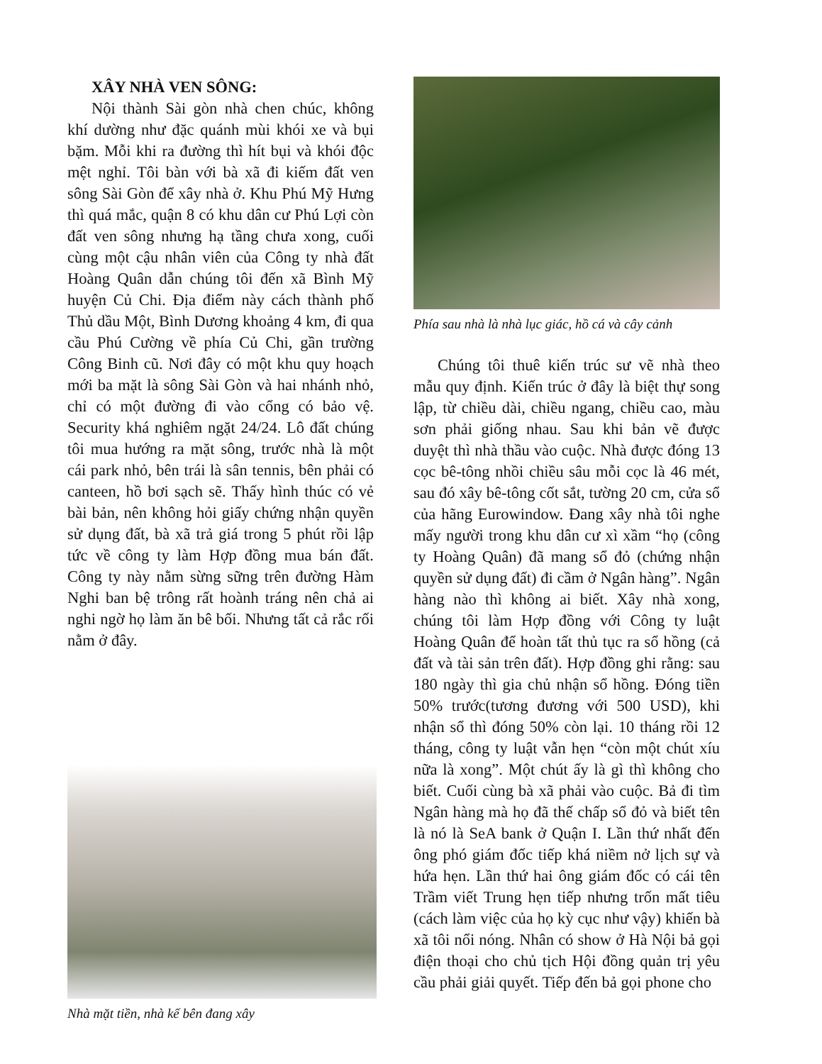XÂY NHÀ VEN SÔNG:
Nội thành Sài gòn nhà chen chúc, không khí dường như đặc quánh mùi khói xe và bụi bặm. Mỗi khi ra đường thì hít bụi và khói độc mệt nghỉ. Tôi bàn với bà xã đi kiếm đất ven sông Sài Gòn để xây nhà ở. Khu Phú Mỹ Hưng thì quá mắc, quận 8 có khu dân cư Phú Lợi còn đất ven sông nhưng hạ tầng chưa xong, cuối cùng một cậu nhân viên của Công ty nhà đất Hoàng Quân dẫn chúng tôi đến xã Bình Mỹ huyện Củ Chi. Địa điểm này cách thành phố Thủ dầu Một, Bình Dương khoảng 4 km, đi qua cầu Phú Cường về phía Củ Chi, gần trường Công Binh cũ. Nơi đây có một khu quy hoạch mới ba mặt là sông Sài Gòn và hai nhánh nhỏ, chỉ có một đường đi vào cổng có bảo vệ. Security khá nghiêm ngặt 24/24. Lô đất chúng tôi mua hướng ra mặt sông, trước nhà là một cái park nhỏ, bên trái là sân tennis, bên phải có canteen, hồ bơi sạch sẽ. Thấy hình thúc có vẻ bài bản, nên không hỏi giấy chứng nhận quyền sử dụng đất, bà xã trả giá trong 5 phút rồi lập tức về công ty làm Hợp đồng mua bán đất. Công ty này nằm sừng sững trên đường Hàm Nghi ban bệ trông rất hoành tráng nên chả ai nghi ngờ họ làm ăn bê bối. Nhưng tất cả rắc rối nằm ở đây.
Nhà mặt tiền, nhà kế bên đang xây
Phía sau nhà là nhà lục giác, hồ cá và cây cảnh
Chúng tôi thuê kiến trúc sư vẽ nhà theo mẫu quy định. Kiến trúc ở đây là biệt thự song lập, từ chiều dài, chiều ngang, chiều cao, màu sơn phải giống nhau. Sau khi bản vẽ được duyệt thì nhà thầu vào cuộc. Nhà được đóng 13 cọc bê-tông nhồi chiều sâu mỗi cọc là 46 mét, sau đó xây bê-tông cốt sắt, tường 20 cm, cửa sổ của hãng Eurowindow. Đang xây nhà tôi nghe mấy người trong khu dân cư xì xầm “họ (công ty Hoàng Quân) đã mang sổ đỏ (chứng nhận quyền sử dụng đất) đi cầm ở Ngân hàng”. Ngân hàng nào thì không ai biết. Xây nhà xong, chúng tôi làm Hợp đồng với Công ty luật Hoàng Quân để hoàn tất thủ tục ra sổ hồng (cả đất và tài sản trên đất). Hợp đồng ghi rằng: sau 180 ngày thì gia chủ nhận sổ hồng. Đóng tiền 50% trước(tương đương với 500 USD), khi nhận sổ thì đóng 50% còn lại. 10 tháng rồi 12 tháng, công ty luật vẫn hẹn “còn một chút xíu nữa là xong”. Một chút ấy là gì thì không cho biết. Cuối cùng bà xã phải vào cuộc. Bả đi tìm Ngân hàng mà họ đã thế chấp sổ đỏ và biết tên là nó là SeA bank ở Quận I. Lần thứ nhất đến ông phó giám đốc tiếp khá niềm nở lịch sự và hứa hẹn. Lần thứ hai ông giám đốc có cái tên Trầm viết Trung hẹn tiếp nhưng trốn mất tiêu (cách làm việc của họ kỳ cục như vậy) khiến bà xã tôi nổi nóng. Nhân có show ở Hà Nội bả gọi điện thoại cho chủ tịch Hội đồng quản trị yêu cầu phải giải quyết. Tiếp đến bả gọi phone cho